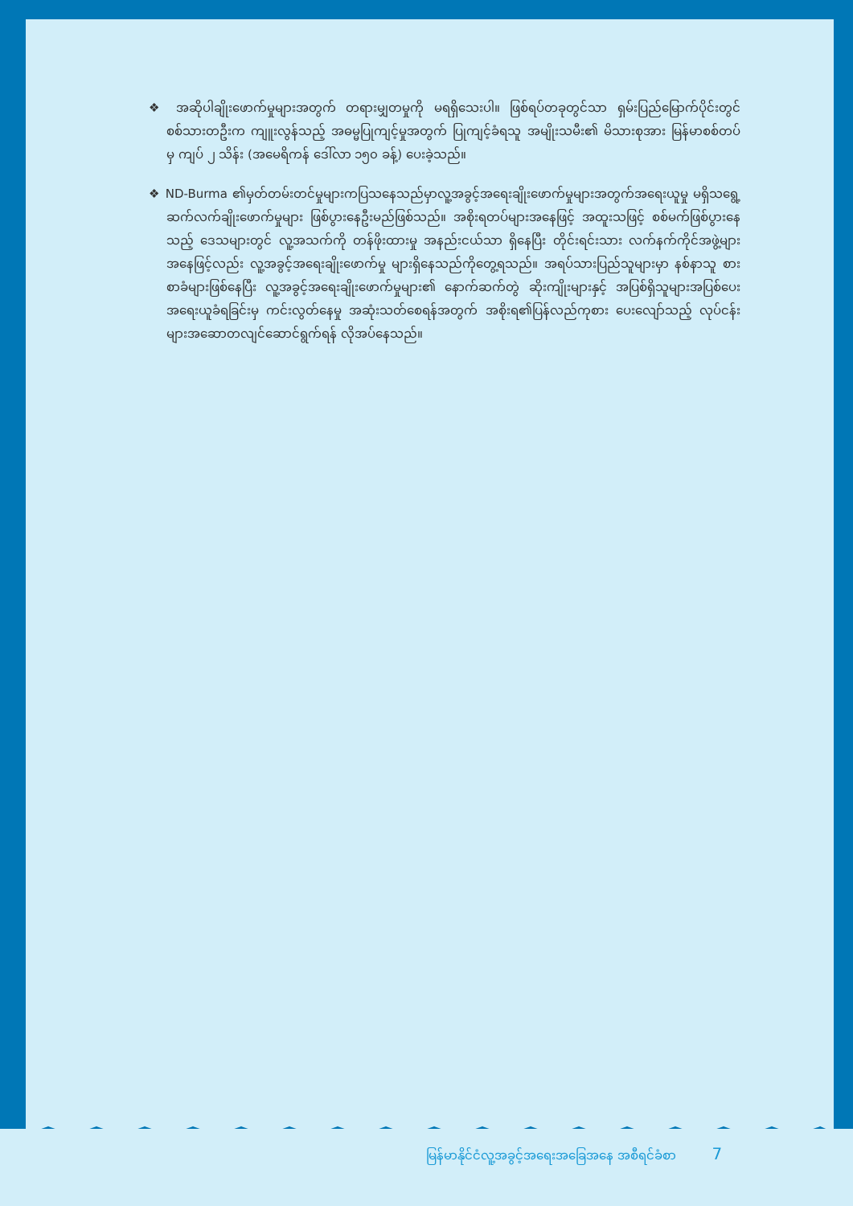မြန်မာနိုင်ငံလူ့အခွင့်အရေးအခြေအနေ အစီရင်ခံစာ 7
❖ အဆိုပါချိုးဖောက်မှုများအတွက် တရားမျှတမှုကို မရရှိသေးပါ။ ဖြစ်ရပ်တခုတွင်သာ ရှမ်းပြည်မြောက်ပိုင်းတွင် စစ်သားတဦးက ကျူးလွန်သည့် အဓမ္မပြုကျင့်မှုအတွက် ပြုကျင့်ခံရသူ အမျိုးသမီး၏ မိသားစုအား မြန်မာစစ်တပ် မှ ကျပ် ၂ သိန်း (အမေရိကန် ဒေါ်လာ ၁၅၀ ခန့်) ပေးခဲ့သည်။
❖ ND-Burma ၏မှတ်တမ်းတင်မှုများကပြသနေသည်မှာလူ့အခွင့်အရေးချိုးဖောက်မှုများအတွက်အရေးယူမှု မရှိသရွေ့ ဆက်လက်ချိုးဖောက်မှုများ ဖြစ်ပွားနေဦးမည်ဖြစ်သည်။ အစိုးရတပ်များအနေဖြင့် အထူးသဖြင့် စစ်မက်ဖြစ်ပွားနေသည့် ဒေသများတွင် လူ့အသက်ကို တန်ဖိုးထားမှု အနည်းငယ်သာ ရှိနေပြီး တိုင်းရင်းသား လက်နက်ကိုင်အဖွဲ့များအနေဖြင့်လည်း လူ့အခွင့်အရေးချိုးဖောက်မှု များရှိနေသည်ကိုတွေ့ရသည်။ အရပ်သားပြည်သူများမှာ နစ်နာသူ စားစာခံများဖြစ်နေပြီး လူ့အခွင့်အရေးချိုးဖောက်မှုများ၏ နောက်ဆက်တွဲ ဆိုးကျိုးများနှင့် အပြစ်ရှိသူများအပြစ်ပေးအရေးယူခံရခြင်းမှ ကင်းလွတ်နေမှု အဆုံးသတ်စေရန်အတွက် အစိုးရ၏ပြန်လည်ကုစား ပေးလျော်သည့် လုပ်ငန်းများအဆောတလျင်ဆောင်ရွက်ရန် လိုအပ်နေသည်။